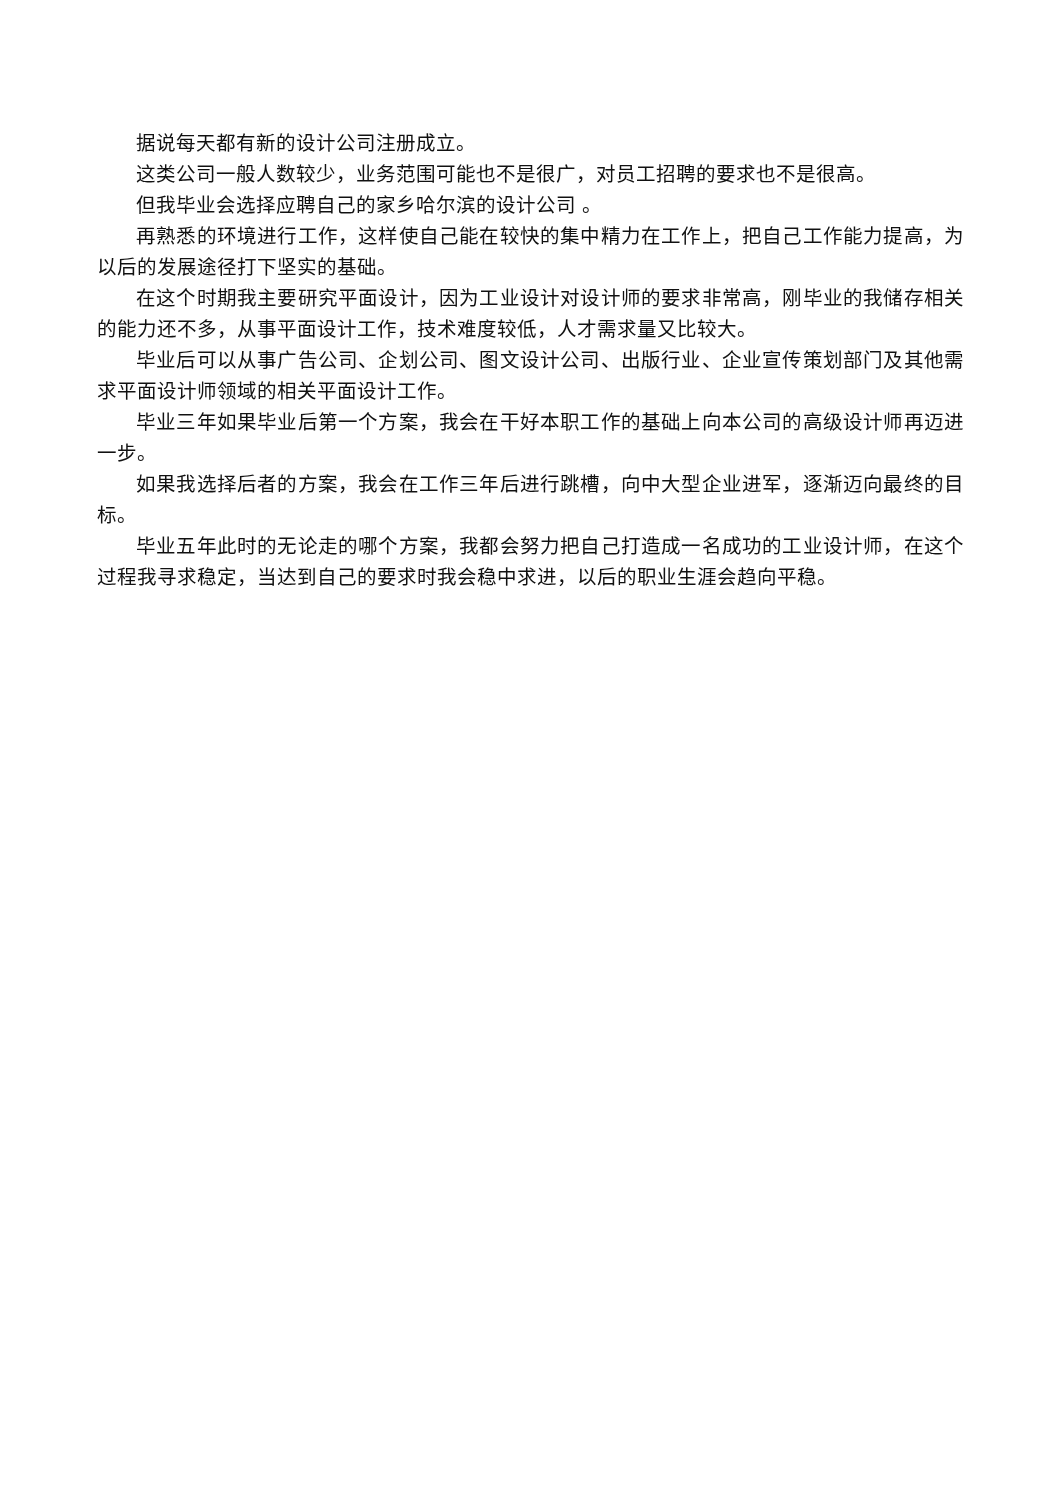据说每天都有新的设计公司注册成立。
这类公司一般人数较少，业务范围可能也不是很广，对员工招聘的要求也不是很高。
但我毕业会选择应聘自己的家乡哈尔滨的设计公司 。
再熟悉的环境进行工作，这样使自己能在较快的集中精力在工作上，把自己工作能力提高，为以后的发展途径打下坚实的基础。
在这个时期我主要研究平面设计，因为工业设计对设计师的要求非常高，刚毕业的我储存相关的能力还不多，从事平面设计工作，技术难度较低，人才需求量又比较大。
毕业后可以从事广告公司、企划公司、图文设计公司、出版行业、企业宣传策划部门及其他需求平面设计师领域的相关平面设计工作。
毕业三年如果毕业后第一个方案，我会在干好本职工作的基础上向本公司的高级设计师再迈进一步。
如果我选择后者的方案，我会在工作三年后进行跳槽，向中大型企业进军，逐渐迈向最终的目标。
毕业五年此时的无论走的哪个方案，我都会努力把自己打造成一名成功的工业设计师，在这个过程我寻求稳定，当达到自己的要求时我会稳中求进，以后的职业生涯会趋向平稳。